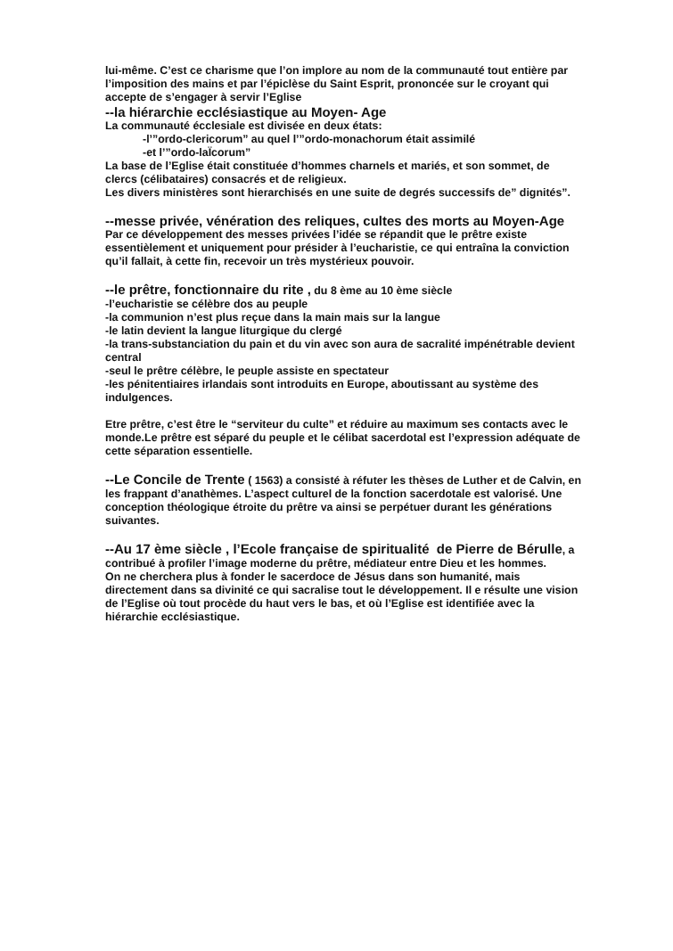lui-même. C’est ce charisme que l’on implore au nom de la communauté tout entière par l’imposition des mains et par l’épiclèse du Saint Esprit, prononcée sur le croyant qui accepte de s’engager à servir l’Eglise
--la hiérarchie ecclésiastique au Moyen- Age
La communauté écclesiale est divisée en deux états:
-l’”ordo-clericorum” au quel l’”ordo-monachorum était assimilé
-et l’”ordo-laÏcorum”
La base de l’Eglise était constituée d’hommes charnels et mariés, et son sommet, de clercs (célibataires) consacrés et de religieux.
Les divers ministères sont hierarchisés en une suite de degrés successifs de” dignités”.
--messe privée, vénération des reliques, cultes des morts au Moyen-Age
Par ce développement des messes privées l’idée se répandit que le prêtre existe essentièlement et uniquement pour présider à l’eucharistie, ce qui entraîna la conviction qu’il fallait, à cette fin, recevoir un très mystérieux pouvoir.
--le prêtre, fonctionnaire du rite , du 8 ème au 10 ème siècle
-l’eucharistie se célèbre dos au peuple
-la communion n’est plus reçue dans la main mais sur la langue
-le latin devient la langue liturgique du clergé
-la trans-substanciation du pain et du vin avec son aura de sacralité impénétrable devient central
-seul le prêtre célèbre, le peuple assiste en spectateur
-les pénitentiaires irlandais sont introduits en Europe, aboutissant au système des indulgences.
Etre prêtre, c’est être le “serviteur du culte” et réduire au maximum ses contacts avec le monde.Le prêtre est séparé du peuple et le célibat sacerdotal est l’expression adéquate de cette séparation essentielle.
--Le Concile de Trente ( 1563) a consisté à réfuter les thèses de Luther et de Calvin, en les frappant d’anathèmes. L’aspect culturel de la fonction sacerdotale est valorisé. Une conception théologique étroite du prêtre va ainsi se perpétuer durant les générations suivantes.
--Au 17 ème siècle , l’Ecole française de spiritualité de Pierre de Bérulle, a contribué à profiler l’image moderne du prêtre, médiateur entre Dieu et les hommes.
On ne cherchera plus à fonder le sacerdoce de Jésus dans son humanité, mais directement dans sa divinité ce qui sacralise tout le développement. Il e résulte une vision de l’Eglise où tout procède du haut vers le bas, et où l’Eglise est identifiée avec la hiérarchie ecclésiastique.